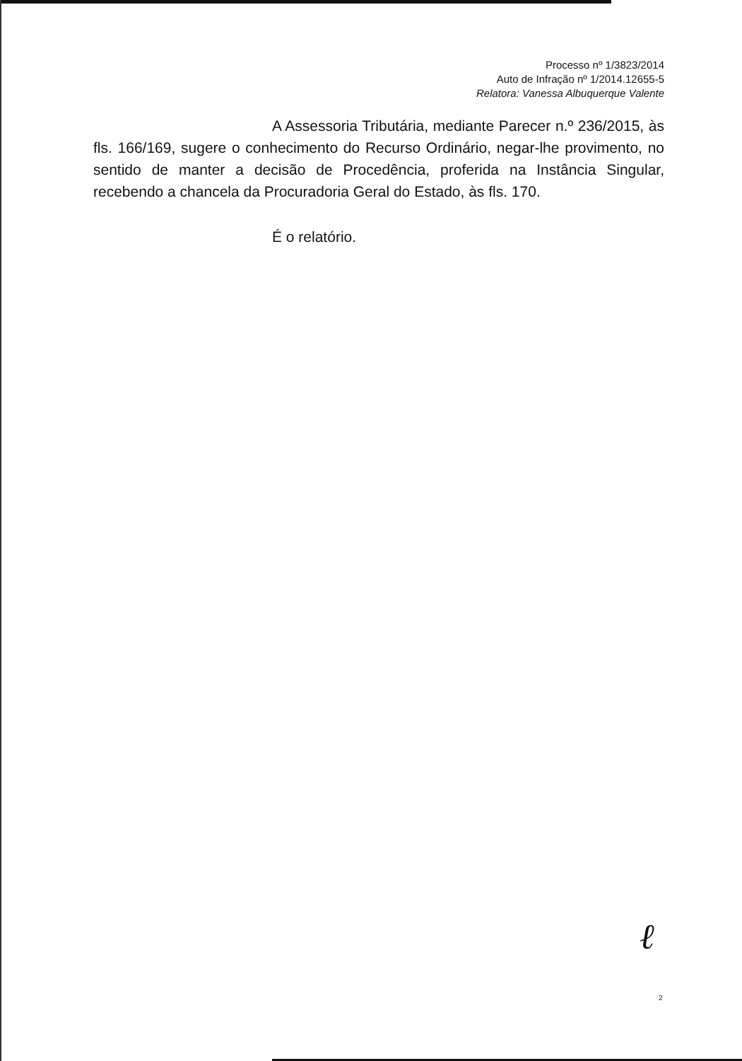Processo nº 1/3823/2014
Auto de Infração nº 1/2014.12655-5
Relatora: Vanessa Albuquerque Valente
A Assessoria Tributária, mediante Parecer n.º 236/2015, às fls. 166/169, sugere o conhecimento do Recurso Ordinário, negar-lhe provimento, no sentido de manter a decisão de Procedência, proferida na Instância Singular, recebendo a chancela da Procuradoria Geral do Estado, às fls. 170.
É o relatório.
ℓ
2